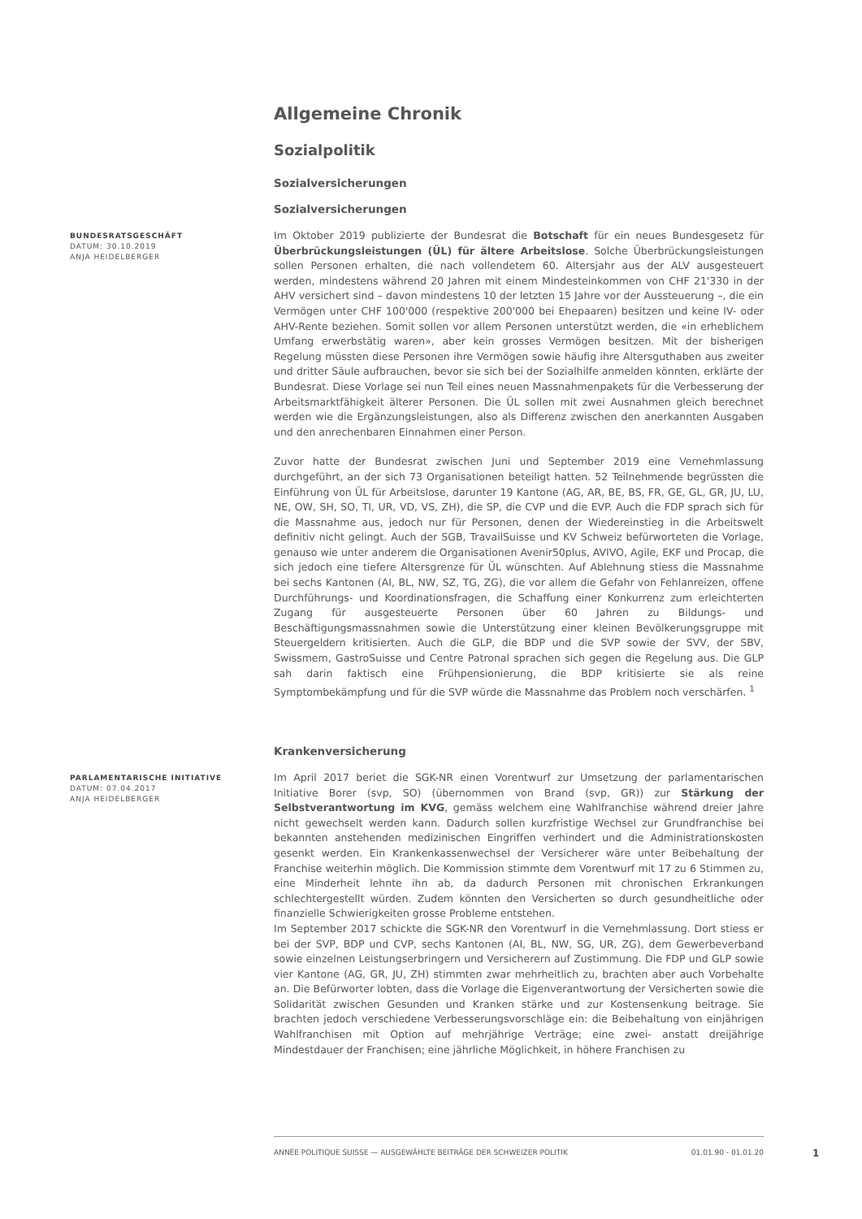Allgemeine Chronik
Sozialpolitik
Sozialversicherungen
Sozialversicherungen
BUNDESRATSGESCHÄFT
DATUM: 30.10.2019
ANJA HEIDELBERGER
Im Oktober 2019 publizierte der Bundesrat die Botschaft für ein neues Bundesgesetz für Überbrückungsleistungen (ÜL) für ältere Arbeitslose. Solche Überbrückungsleistungen sollen Personen erhalten, die nach vollendetem 60. Altersjahr aus der ALV ausgesteuert werden, mindestens während 20 Jahren mit einem Mindesteinkommen von CHF 21'330 in der AHV versichert sind – davon mindestens 10 der letzten 15 Jahre vor der Aussteuerung –, die ein Vermögen unter CHF 100'000 (respektive 200'000 bei Ehepaaren) besitzen und keine IV- oder AHV-Rente beziehen. Somit sollen vor allem Personen unterstützt werden, die «in erheblichem Umfang erwerbstätig waren», aber kein grosses Vermögen besitzen. Mit der bisherigen Regelung müssten diese Personen ihre Vermögen sowie häufig ihre Altersguthaben aus zweiter und dritter Säule aufbrauchen, bevor sie sich bei der Sozialhilfe anmelden könnten, erklärte der Bundesrat. Diese Vorlage sei nun Teil eines neuen Massnahmenpakets für die Verbesserung der Arbeitsmarktfähigkeit älterer Personen. Die ÜL sollen mit zwei Ausnahmen gleich berechnet werden wie die Ergänzungsleistungen, also als Differenz zwischen den anerkannten Ausgaben und den anrechenbaren Einnahmen einer Person.
Zuvor hatte der Bundesrat zwischen Juni und September 2019 eine Vernehmlassung durchgeführt, an der sich 73 Organisationen beteiligt hatten. 52 Teilnehmende begrüssten die Einführung von ÜL für Arbeitslose, darunter 19 Kantone (AG, AR, BE, BS, FR, GE, GL, GR, JU, LU, NE, OW, SH, SO, TI, UR, VD, VS, ZH), die SP, die CVP und die EVP. Auch die FDP sprach sich für die Massnahme aus, jedoch nur für Personen, denen der Wiedereinstieg in die Arbeitswelt definitiv nicht gelingt. Auch der SGB, TravailSuisse und KV Schweiz befürworteten die Vorlage, genauso wie unter anderem die Organisationen Avenir50plus, AVIVO, Agile, EKF und Procap, die sich jedoch eine tiefere Altersgrenze für ÜL wünschten. Auf Ablehnung stiess die Massnahme bei sechs Kantonen (AI, BL, NW, SZ, TG, ZG), die vor allem die Gefahr von Fehlanreizen, offene Durchführungs- und Koordinationsfragen, die Schaffung einer Konkurrenz zum erleichterten Zugang für ausgesteuerte Personen über 60 Jahren zu Bildungs- und Beschäftigungsmassnahmen sowie die Unterstützung einer kleinen Bevölkerungsgruppe mit Steuergeldern kritisierten. Auch die GLP, die BDP und die SVP sowie der SVV, der SBV, Swissmem, GastroSuisse und Centre Patronal sprachen sich gegen die Regelung aus. Die GLP sah darin faktisch eine Frühpensionierung, die BDP kritisierte sie als reine Symptombekämpfung und für die SVP würde die Massnahme das Problem noch verschärfen. <sup>1</sup>
Krankenversicherung
PARLAMENTARISCHE INITIATIVE
DATUM: 07.04.2017
ANJA HEIDELBERGER
Im April 2017 beriet die SGK-NR einen Vorentwurf zur Umsetzung der parlamentarischen Initiative Borer (svp, SO) (übernommen von Brand (svp, GR)) zur Stärkung der Selbstverantwortung im KVG, gemäss welchem eine Wahlfranchise während dreier Jahre nicht gewechselt werden kann. Dadurch sollen kurzfristige Wechsel zur Grundfranchise bei bekannten anstehenden medizinischen Eingriffen verhindert und die Administrationskosten gesenkt werden. Ein Krankenkassenwechsel der Versicherer wäre unter Beibehaltung der Franchise weiterhin möglich. Die Kommission stimmte dem Vorentwurf mit 17 zu 6 Stimmen zu, eine Minderheit lehnte ihn ab, da dadurch Personen mit chronischen Erkrankungen schlechtergestellt würden. Zudem könnten den Versicherten so durch gesundheitliche oder finanzielle Schwierigkeiten grosse Probleme entstehen.
Im September 2017 schickte die SGK-NR den Vorentwurf in die Vernehmlassung. Dort stiess er bei der SVP, BDP und CVP, sechs Kantonen (AI, BL, NW, SG, UR, ZG), dem Gewerbeverband sowie einzelnen Leistungserbringern und Versicherern auf Zustimmung. Die FDP und GLP sowie vier Kantone (AG, GR, JU, ZH) stimmten zwar mehrheitlich zu, brachten aber auch Vorbehalte an. Die Befürworter lobten, dass die Vorlage die Eigenverantwortung der Versicherten sowie die Solidarität zwischen Gesunden und Kranken stärke und zur Kostensenkung beitrage. Sie brachten jedoch verschiedene Verbesserungsvorschläge ein: die Beibehaltung von einjährigen Wahlfranchisen mit Option auf mehrjährige Verträge; eine zwei- anstatt dreijährige Mindestdauer der Franchisen; eine jährliche Möglichkeit, in höhere Franchisen zu
ANNÉE POLITIQUE SUISSE — AUSGEWÄHLTE BEITRÄGE DER SCHWEIZER POLITIK 01.01.90 - 01.01.20
1